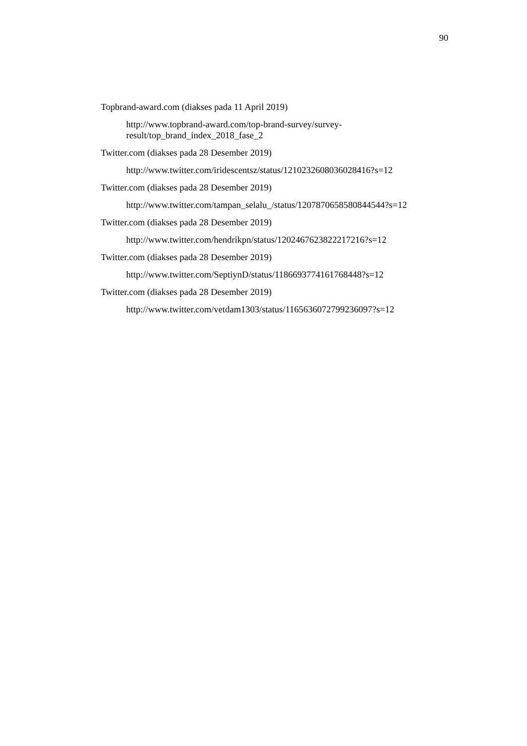90
Topbrand-award.com (diakses pada 11 April 2019)
http://www.topbrand-award.com/top-brand-survey/survey-
result/top_brand_index_2018_fase_2
Twitter.com (diakses pada 28 Desember 2019)
http://www.twitter.com/iridescentsz/status/1210232608036028416?s=12
Twitter.com (diakses pada 28 Desember 2019)
http://www.twitter.com/tampan_selalu_/status/1207870658580844544?s=12
Twitter.com (diakses pada 28 Desember 2019)
http://www.twitter.com/hendrikpn/status/1202467623822217216?s=12
Twitter.com (diakses pada 28 Desember 2019)
http://www.twitter.com/SeptiynD/status/1186693774161768448?s=12
Twitter.com (diakses pada 28 Desember 2019)
http://www.twitter.com/vetdam1303/status/1165636072799236097?s=12